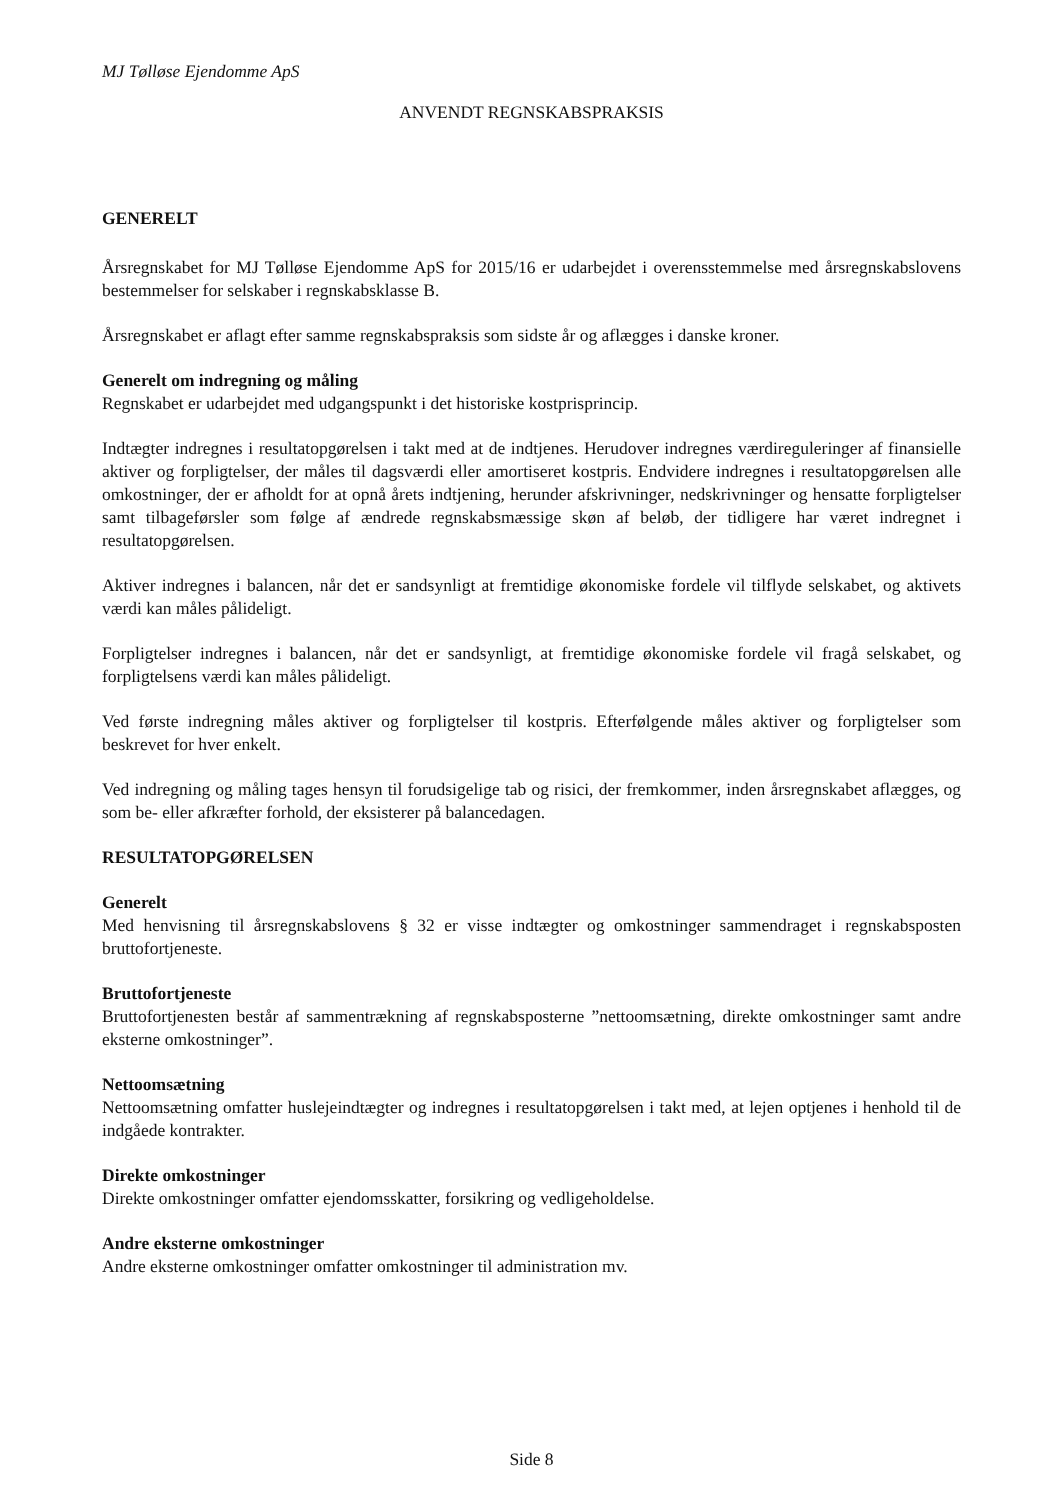MJ Tølløse Ejendomme ApS
ANVENDT REGNSKABSPRAKSIS
GENERELT
Årsregnskabet for MJ Tølløse Ejendomme ApS for 2015/16 er udarbejdet i overensstemmelse med årsregnskabslovens bestemmelser for selskaber i regnskabsklasse B.
Årsregnskabet er aflagt efter samme regnskabspraksis som sidste år og aflægges i danske kroner.
Generelt om indregning og måling
Regnskabet er udarbejdet med udgangspunkt i det historiske kostprisprincip.
Indtægter indregnes i resultatopgørelsen i takt med at de indtjenes. Herudover indregnes værdireguleringer af finansielle aktiver og forpligtelser, der måles til dagsværdi eller amortiseret kostpris. Endvidere indregnes i resultatopgørelsen alle omkostninger, der er afholdt for at opnå årets indtjening, herunder afskrivninger, nedskrivninger og hensatte forpligtelser samt tilbageførsler som følge af ændrede regnskabsmæssige skøn af beløb, der tidligere har været indregnet i resultatopgørelsen.
Aktiver indregnes i balancen, når det er sandsynligt at fremtidige økonomiske fordele vil tilflyde selskabet, og aktivets værdi kan måles pålideligt.
Forpligtelser indregnes i balancen, når det er sandsynligt, at fremtidige økonomiske fordele vil fragå selskabet, og forpligtelsens værdi kan måles pålideligt.
Ved første indregning måles aktiver og forpligtelser til kostpris. Efterfølgende måles aktiver og forpligtelser som beskrevet for hver enkelt.
Ved indregning og måling tages hensyn til forudsigelige tab og risici, der fremkommer, inden årsregnskabet aflægges, og som be- eller afkræfter forhold, der eksisterer på balancedagen.
RESULTATOPGØRELSEN
Generelt
Med henvisning til årsregnskabslovens § 32 er visse indtægter og omkostninger sammendraget i regnskabsposten bruttofortjeneste.
Bruttofortjeneste
Bruttofortjenesten består af sammentrækning af regnskabsposterne ”nettoomsætning, direkte omkostninger samt andre eksterne omkostninger”.
Nettoomsætning
Nettoomsætning omfatter huslejeindtægter og indregnes i resultatopgørelsen i takt med, at lejen optjenes i henhold til de indgåede kontrakter.
Direkte omkostninger
Direkte omkostninger omfatter ejendomsskatter, forsikring og vedligeholdelse.
Andre eksterne omkostninger
Andre eksterne omkostninger omfatter omkostninger til administration mv.
Side 8